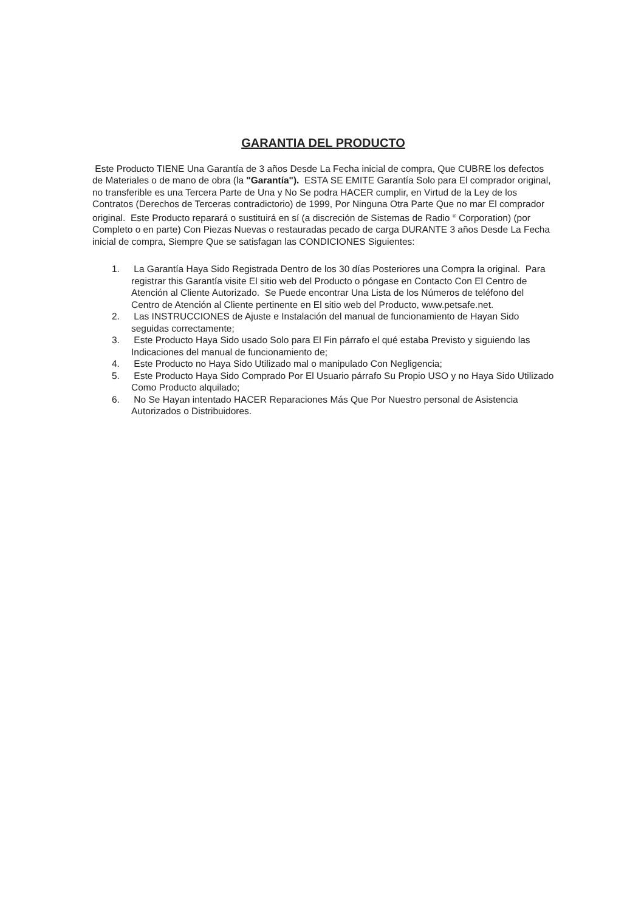GARANTIA DEL PRODUCTO
Este Producto TIENE Una Garantía de 3 años Desde La Fecha inicial de compra, Que CUBRE los defectos de Materiales o de mano de obra (la "Garantía"). ESTA SE EMITE Garantía Solo para El comprador original, no transferible es una Tercera Parte de Una y No Se podra HACER cumplir, en Virtud de la Ley de los Contratos (Derechos de Terceras contradictorio) de 1999, Por Ninguna Otra Parte Que no mar El comprador original. Este Producto reparará o sustituirá en sí (a discreción de Sistemas de Radio <sup>®</sup> Corporation) (por Completo o en parte) Con Piezas Nuevas o restauradas pecado de carga DURANTE 3 años Desde La Fecha inicial de compra, Siempre Que se satisfagan las CONDICIONES Siguientes:
1. La Garantía Haya Sido Registrada Dentro de los 30 días Posteriores una Compra la original. Para registrar this Garantía visite El sitio web del Producto o póngase en Contacto Con El Centro de Atención al Cliente Autorizado. Se Puede encontrar Una Lista de los Números de teléfono del Centro de Atención al Cliente pertinente en El sitio web del Producto, www.petsafe.net.
2. Las INSTRUCCIONES de Ajuste e Instalación del manual de funcionamiento de Hayan Sido seguidas correctamente;
3. Este Producto Haya Sido usado Solo para El Fin párrafo el qué estaba Previsto y siguiendo las Indicaciones del manual de funcionamiento de;
4. Este Producto no Haya Sido Utilizado mal o manipulado Con Negligencia;
5. Este Producto Haya Sido Comprado Por El Usuario párrafo Su Propio USO y no Haya Sido Utilizado Como Producto alquilado;
6. No Se Hayan intentado HACER Reparaciones Más Que Por Nuestro personal de Asistencia Autorizados o Distribuidores.